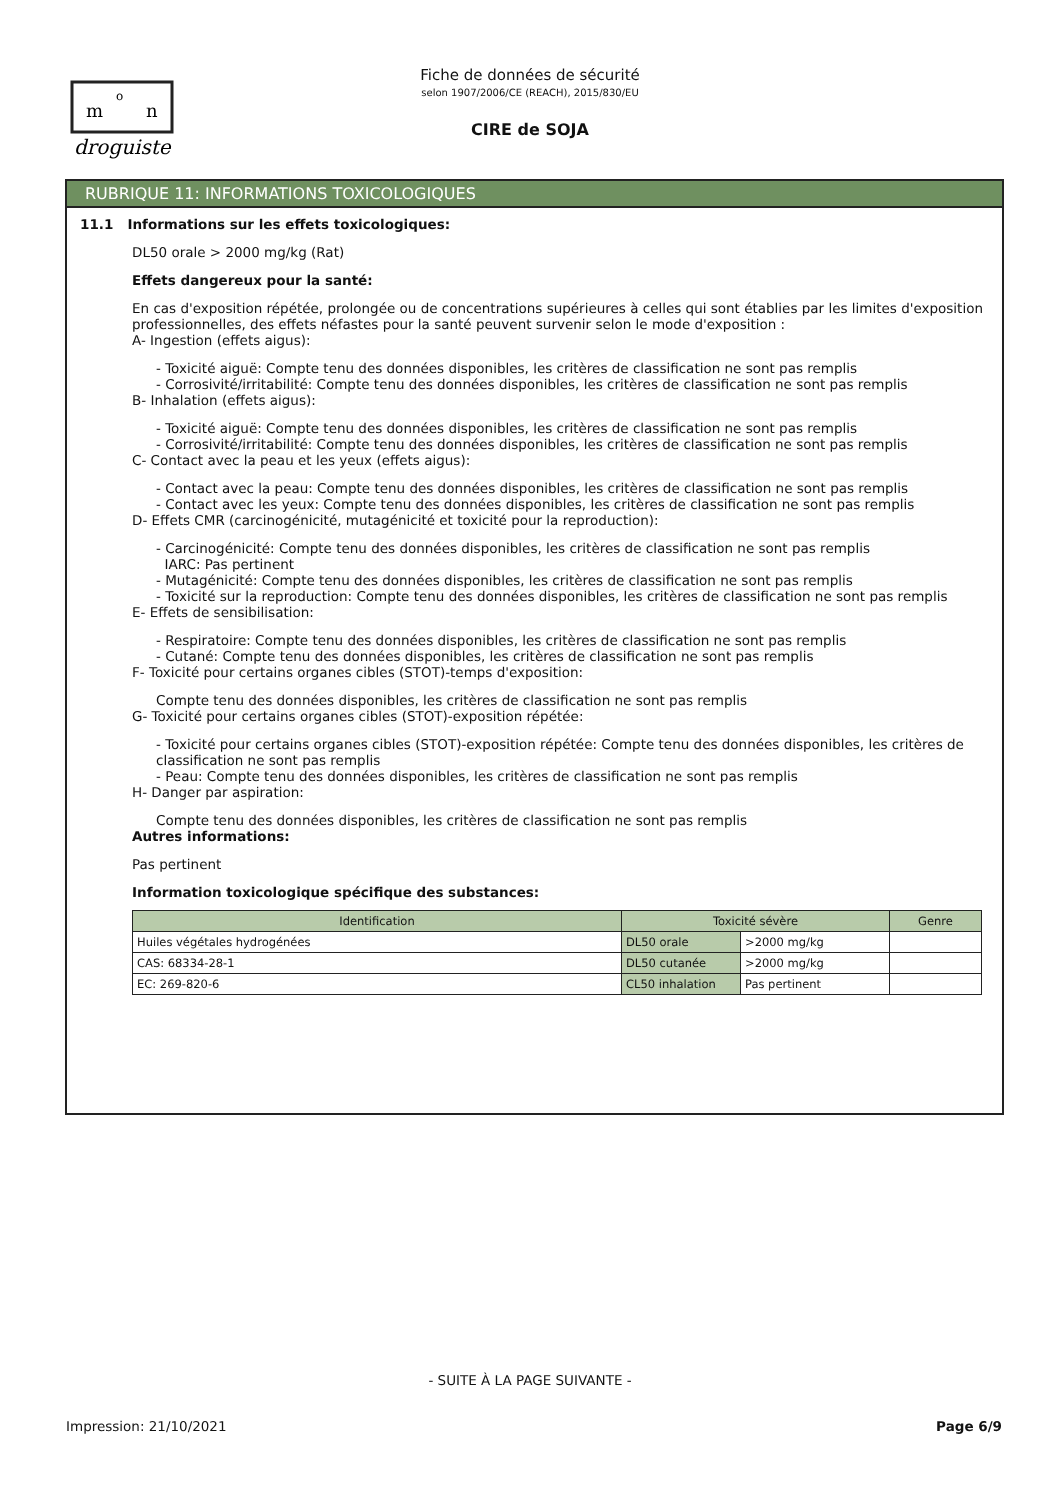m
o
n
droguiste
Fiche de données de sécurité
selon 1907/2006/CE (REACH), 2015/830/EU
CIRE de SOJA
RUBRIQUE 11: INFORMATIONS TOXICOLOGIQUES
11.1 Informations sur les effets toxicologiques:
DL50 orale > 2000 mg/kg (Rat)
Effets dangereux pour la santé:
En cas d'exposition répétée, prolongée ou de concentrations supérieures à celles qui sont établies par les limites d'exposition professionnelles, des effets néfastes pour la santé peuvent survenir selon le mode d'exposition :
A- Ingestion (effets aigus):
- Toxicité aiguë: Compte tenu des données disponibles, les critères de classification ne sont pas remplis
- Corrosivité/irritabilité: Compte tenu des données disponibles, les critères de classification ne sont pas remplis
B- Inhalation (effets aigus):
- Toxicité aiguë: Compte tenu des données disponibles, les critères de classification ne sont pas remplis
- Corrosivité/irritabilité: Compte tenu des données disponibles, les critères de classification ne sont pas remplis
C- Contact avec la peau et les yeux (effets aigus):
- Contact avec la peau: Compte tenu des données disponibles, les critères de classification ne sont pas remplis
- Contact avec les yeux: Compte tenu des données disponibles, les critères de classification ne sont pas remplis
D- Effets CMR (carcinogénicité, mutagénicité et toxicité pour la reproduction):
- Carcinogénicité: Compte tenu des données disponibles, les critères de classification ne sont pas remplis
IARC: Pas pertinent
- Mutagénicité: Compte tenu des données disponibles, les critères de classification ne sont pas remplis
- Toxicité sur la reproduction: Compte tenu des données disponibles, les critères de classification ne sont pas remplis
E- Effets de sensibilisation:
- Respiratoire: Compte tenu des données disponibles, les critères de classification ne sont pas remplis
- Cutané: Compte tenu des données disponibles, les critères de classification ne sont pas remplis
F- Toxicité pour certains organes cibles (STOT)-temps d'exposition:
Compte tenu des données disponibles, les critères de classification ne sont pas remplis
G- Toxicité pour certains organes cibles (STOT)-exposition répétée:
- Toxicité pour certains organes cibles (STOT)-exposition répétée: Compte tenu des données disponibles, les critères de classification ne sont pas remplis
- Peau: Compte tenu des données disponibles, les critères de classification ne sont pas remplis
H- Danger par aspiration:
Compte tenu des données disponibles, les critères de classification ne sont pas remplis
Autres informations:
Pas pertinent
Information toxicologique spécifique des substances:
| Identification | Toxicité sévère | | Genre |
| --- | --- | --- | --- |
| Huiles végétales hydrogénées | DL50 orale | >2000 mg/kg | |
| CAS: 68334-28-1 | DL50 cutanée | >2000 mg/kg | |
| EC: 269-820-6 | CL50 inhalation | Pas pertinent | |
- SUITE À LA PAGE SUIVANTE -
Impression: 21/10/2021 Page 6/9